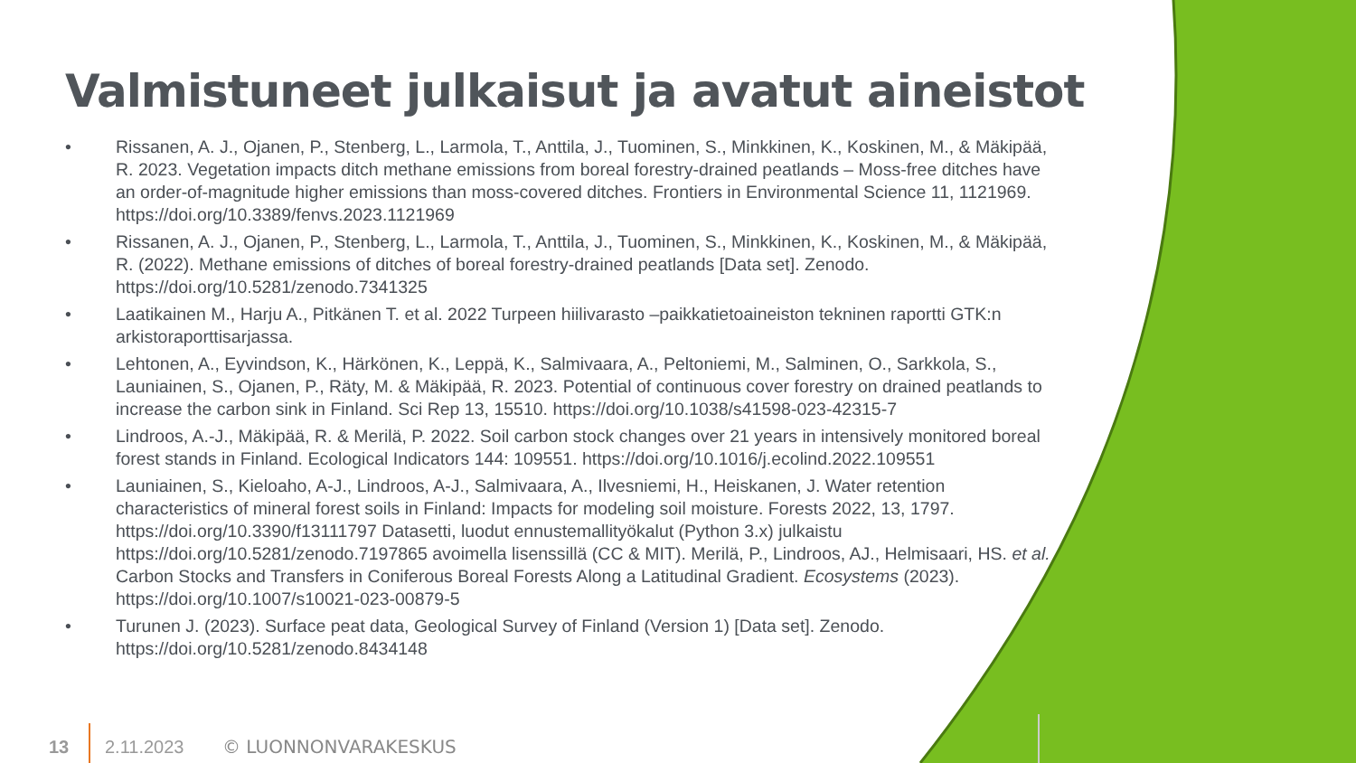Valmistuneet julkaisut ja avatut aineistot
• Rissanen, A. J., Ojanen, P., Stenberg, L., Larmola, T., Anttila, J., Tuominen, S., Minkkinen, K., Koskinen, M., & Mäkipää, R. 2023. Vegetation impacts ditch methane emissions from boreal forestry-drained peatlands – Moss-free ditches have an order-of-magnitude higher emissions than moss-covered ditches. Frontiers in Environmental Science 11, 1121969. https://doi.org/10.3389/fenvs.2023.1121969
• Rissanen, A. J., Ojanen, P., Stenberg, L., Larmola, T., Anttila, J., Tuominen, S., Minkkinen, K., Koskinen, M., & Mäkipää, R. (2022). Methane emissions of ditches of boreal forestry-drained peatlands [Data set]. Zenodo. https://doi.org/10.5281/zenodo.7341325
• Laatikainen M., Harju A., Pitkänen T. et al. 2022 Turpeen hiilivarasto –paikkatietoaineiston tekninen raportti GTK:n arkistoraporttisarjassa.
• Lehtonen, A., Eyvindson, K., Härkönen, K., Leppä, K., Salmivaara, A., Peltoniemi, M., Salminen, O., Sarkkola, S., Launiainen, S., Ojanen, P., Räty, M. & Mäkipää, R. 2023. Potential of continuous cover forestry on drained peatlands to increase the carbon sink in Finland. Sci Rep 13, 15510. https://doi.org/10.1038/s41598-023-42315-7
• Lindroos, A.-J., Mäkipää, R. & Merilä, P. 2022. Soil carbon stock changes over 21 years in intensively monitored boreal forest stands in Finland. Ecological Indicators 144: 109551. https://doi.org/10.1016/j.ecolind.2022.109551
• Launiainen, S., Kieloaho, A-J., Lindroos, A-J., Salmivaara, A., Ilvesniemi, H., Heiskanen, J. Water retention characteristics of mineral forest soils in Finland: Impacts for modeling soil moisture. Forests 2022, 13, 1797. https://doi.org/10.3390/f13111797 Datasetti, luodut ennustemallityökalut (Python 3.x) julkaistu https://doi.org/10.5281/zenodo.7197865 avoimella lisenssillä (CC & MIT). Merilä, P., Lindroos, AJ., Helmisaari, HS. et al. Carbon Stocks and Transfers in Coniferous Boreal Forests Along a Latitudinal Gradient. Ecosystems (2023). https://doi.org/10.1007/s10021-023-00879-5
• Turunen J. (2023). Surface peat data, Geological Survey of Finland (Version 1) [Data set]. Zenodo. https://doi.org/10.5281/zenodo.8434148
13 2.11.2023 © LUONNONVARAKESKUS